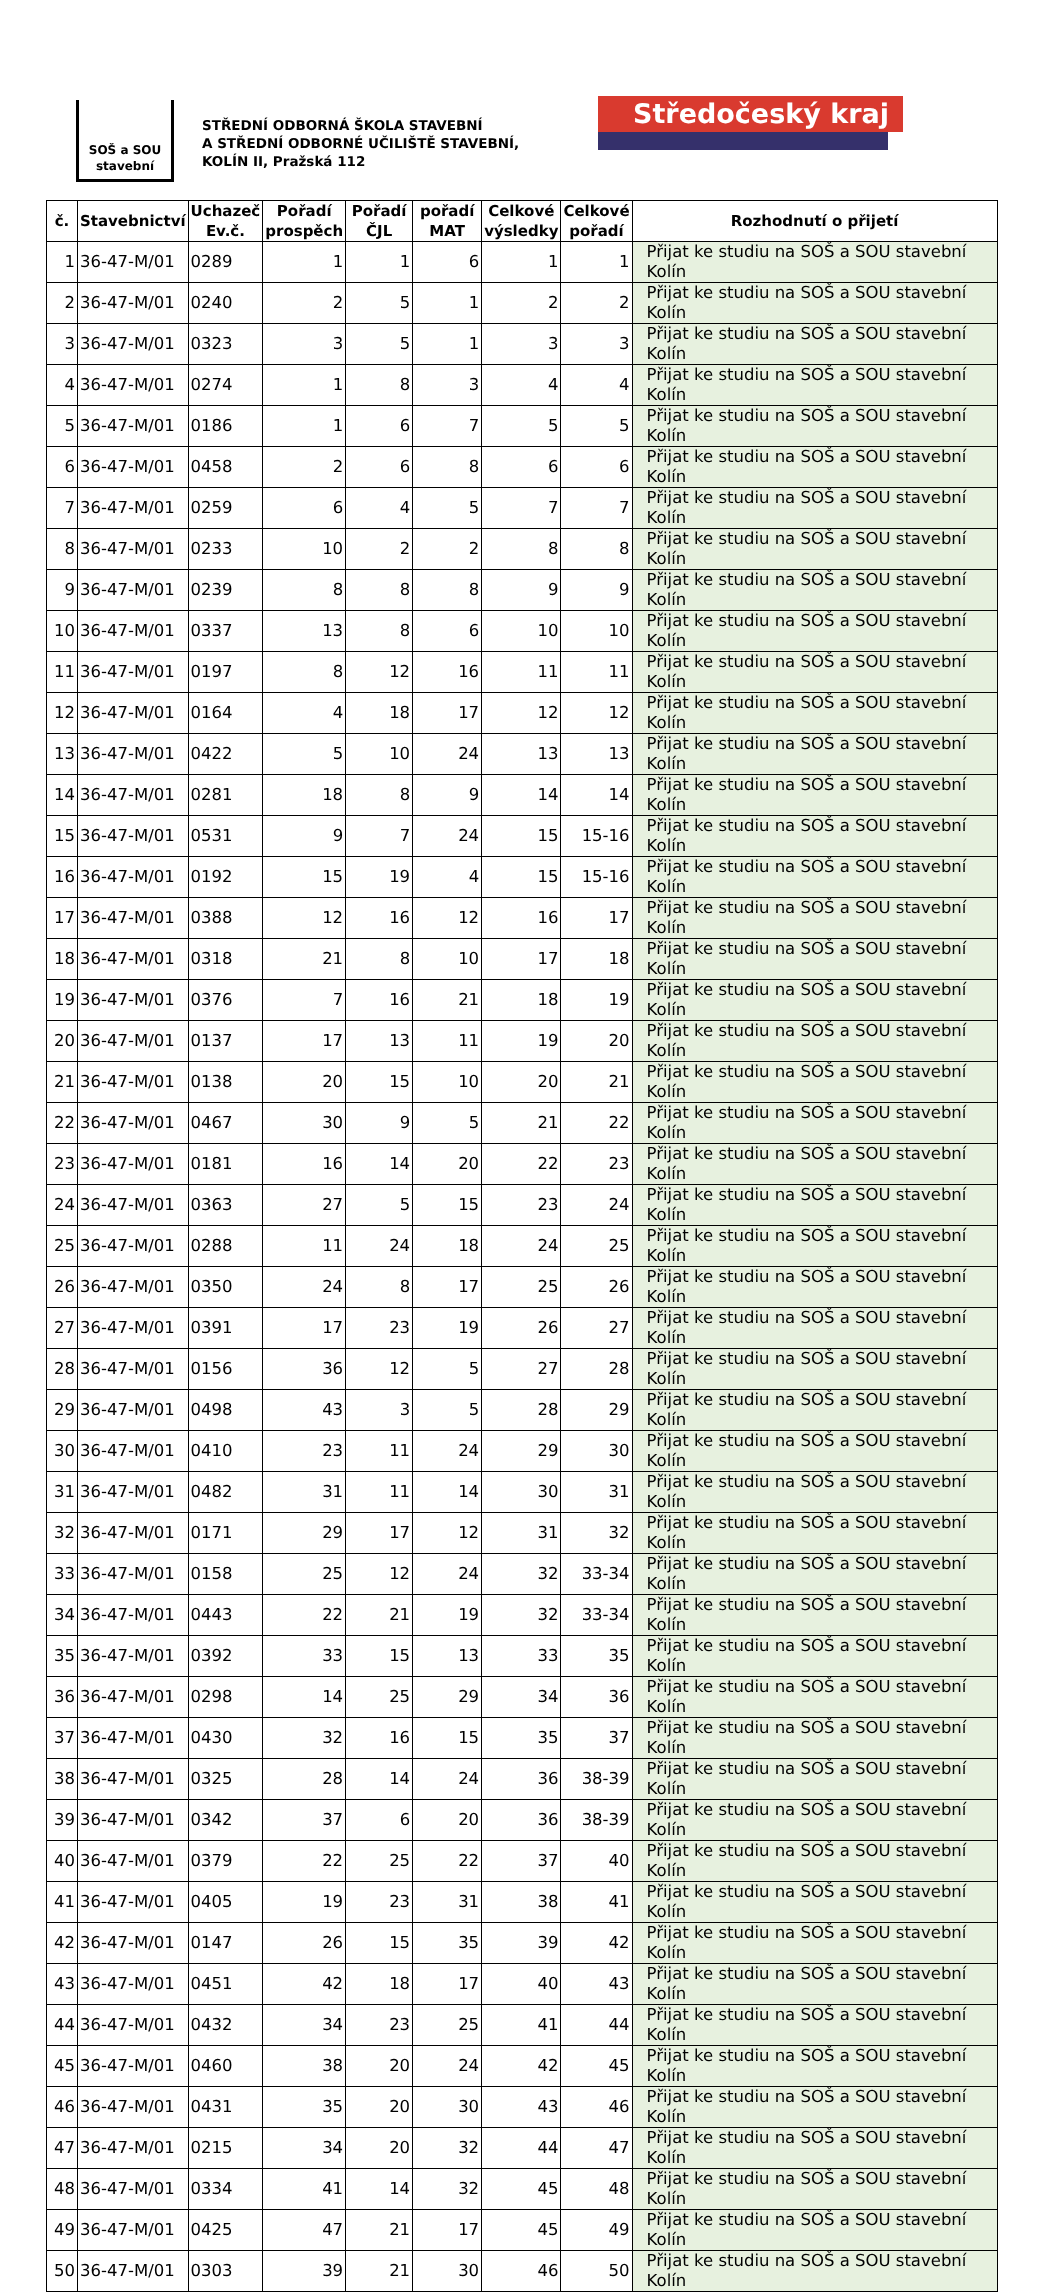SOŠ a SOU
stavební
STŘEDNÍ ODBORNÁ ŠKOLA STAVEBNÍ
A STŘEDNÍ ODBORNÉ UČILIŠTĚ STAVEBNÍ,
KOLÍN II, Pražská 112
Středočeský kraj
| č. | Stavebnictví | Uchazeč Ev.č. | Pořadí prospěch | Pořadí ČJL | pořadí MAT | Celkové výsledky | Celkové pořadí | Rozhodnutí o přijetí |
| --- | --- | --- | --- | --- | --- | --- | --- | --- |
| 1 | 36-47-M/01 | 0289 | 1 | 1 | 6 | 1 | 1 | Přijat ke studiu na SOŠ a SOU stavební Kolín |
| 2 | 36-47-M/01 | 0240 | 2 | 5 | 1 | 2 | 2 | Přijat ke studiu na SOŠ a SOU stavební Kolín |
| 3 | 36-47-M/01 | 0323 | 3 | 5 | 1 | 3 | 3 | Přijat ke studiu na SOŠ a SOU stavební Kolín |
| 4 | 36-47-M/01 | 0274 | 1 | 8 | 3 | 4 | 4 | Přijat ke studiu na SOŠ a SOU stavební Kolín |
| 5 | 36-47-M/01 | 0186 | 1 | 6 | 7 | 5 | 5 | Přijat ke studiu na SOŠ a SOU stavební Kolín |
| 6 | 36-47-M/01 | 0458 | 2 | 6 | 8 | 6 | 6 | Přijat ke studiu na SOŠ a SOU stavební Kolín |
| 7 | 36-47-M/01 | 0259 | 6 | 4 | 5 | 7 | 7 | Přijat ke studiu na SOŠ a SOU stavební Kolín |
| 8 | 36-47-M/01 | 0233 | 10 | 2 | 2 | 8 | 8 | Přijat ke studiu na SOŠ a SOU stavební Kolín |
| 9 | 36-47-M/01 | 0239 | 8 | 8 | 8 | 9 | 9 | Přijat ke studiu na SOŠ a SOU stavební Kolín |
| 10 | 36-47-M/01 | 0337 | 13 | 8 | 6 | 10 | 10 | Přijat ke studiu na SOŠ a SOU stavební Kolín |
| 11 | 36-47-M/01 | 0197 | 8 | 12 | 16 | 11 | 11 | Přijat ke studiu na SOŠ a SOU stavební Kolín |
| 12 | 36-47-M/01 | 0164 | 4 | 18 | 17 | 12 | 12 | Přijat ke studiu na SOŠ a SOU stavební Kolín |
| 13 | 36-47-M/01 | 0422 | 5 | 10 | 24 | 13 | 13 | Přijat ke studiu na SOŠ a SOU stavební Kolín |
| 14 | 36-47-M/01 | 0281 | 18 | 8 | 9 | 14 | 14 | Přijat ke studiu na SOŠ a SOU stavební Kolín |
| 15 | 36-47-M/01 | 0531 | 9 | 7 | 24 | 15 | 15-16 | Přijat ke studiu na SOŠ a SOU stavební Kolín |
| 16 | 36-47-M/01 | 0192 | 15 | 19 | 4 | 15 | 15-16 | Přijat ke studiu na SOŠ a SOU stavební Kolín |
| 17 | 36-47-M/01 | 0388 | 12 | 16 | 12 | 16 | 17 | Přijat ke studiu na SOŠ a SOU stavební Kolín |
| 18 | 36-47-M/01 | 0318 | 21 | 8 | 10 | 17 | 18 | Přijat ke studiu na SOŠ a SOU stavební Kolín |
| 19 | 36-47-M/01 | 0376 | 7 | 16 | 21 | 18 | 19 | Přijat ke studiu na SOŠ a SOU stavební Kolín |
| 20 | 36-47-M/01 | 0137 | 17 | 13 | 11 | 19 | 20 | Přijat ke studiu na SOŠ a SOU stavební Kolín |
| 21 | 36-47-M/01 | 0138 | 20 | 15 | 10 | 20 | 21 | Přijat ke studiu na SOŠ a SOU stavební Kolín |
| 22 | 36-47-M/01 | 0467 | 30 | 9 | 5 | 21 | 22 | Přijat ke studiu na SOŠ a SOU stavební Kolín |
| 23 | 36-47-M/01 | 0181 | 16 | 14 | 20 | 22 | 23 | Přijat ke studiu na SOŠ a SOU stavební Kolín |
| 24 | 36-47-M/01 | 0363 | 27 | 5 | 15 | 23 | 24 | Přijat ke studiu na SOŠ a SOU stavební Kolín |
| 25 | 36-47-M/01 | 0288 | 11 | 24 | 18 | 24 | 25 | Přijat ke studiu na SOŠ a SOU stavební Kolín |
| 26 | 36-47-M/01 | 0350 | 24 | 8 | 17 | 25 | 26 | Přijat ke studiu na SOŠ a SOU stavební Kolín |
| 27 | 36-47-M/01 | 0391 | 17 | 23 | 19 | 26 | 27 | Přijat ke studiu na SOŠ a SOU stavební Kolín |
| 28 | 36-47-M/01 | 0156 | 36 | 12 | 5 | 27 | 28 | Přijat ke studiu na SOŠ a SOU stavební Kolín |
| 29 | 36-47-M/01 | 0498 | 43 | 3 | 5 | 28 | 29 | Přijat ke studiu na SOŠ a SOU stavební Kolín |
| 30 | 36-47-M/01 | 0410 | 23 | 11 | 24 | 29 | 30 | Přijat ke studiu na SOŠ a SOU stavební Kolín |
| 31 | 36-47-M/01 | 0482 | 31 | 11 | 14 | 30 | 31 | Přijat ke studiu na SOŠ a SOU stavební Kolín |
| 32 | 36-47-M/01 | 0171 | 29 | 17 | 12 | 31 | 32 | Přijat ke studiu na SOŠ a SOU stavební Kolín |
| 33 | 36-47-M/01 | 0158 | 25 | 12 | 24 | 32 | 33-34 | Přijat ke studiu na SOŠ a SOU stavební Kolín |
| 34 | 36-47-M/01 | 0443 | 22 | 21 | 19 | 32 | 33-34 | Přijat ke studiu na SOŠ a SOU stavební Kolín |
| 35 | 36-47-M/01 | 0392 | 33 | 15 | 13 | 33 | 35 | Přijat ke studiu na SOŠ a SOU stavební Kolín |
| 36 | 36-47-M/01 | 0298 | 14 | 25 | 29 | 34 | 36 | Přijat ke studiu na SOŠ a SOU stavební Kolín |
| 37 | 36-47-M/01 | 0430 | 32 | 16 | 15 | 35 | 37 | Přijat ke studiu na SOŠ a SOU stavební Kolín |
| 38 | 36-47-M/01 | 0325 | 28 | 14 | 24 | 36 | 38-39 | Přijat ke studiu na SOŠ a SOU stavební Kolín |
| 39 | 36-47-M/01 | 0342 | 37 | 6 | 20 | 36 | 38-39 | Přijat ke studiu na SOŠ a SOU stavební Kolín |
| 40 | 36-47-M/01 | 0379 | 22 | 25 | 22 | 37 | 40 | Přijat ke studiu na SOŠ a SOU stavební Kolín |
| 41 | 36-47-M/01 | 0405 | 19 | 23 | 31 | 38 | 41 | Přijat ke studiu na SOŠ a SOU stavební Kolín |
| 42 | 36-47-M/01 | 0147 | 26 | 15 | 35 | 39 | 42 | Přijat ke studiu na SOŠ a SOU stavební Kolín |
| 43 | 36-47-M/01 | 0451 | 42 | 18 | 17 | 40 | 43 | Přijat ke studiu na SOŠ a SOU stavební Kolín |
| 44 | 36-47-M/01 | 0432 | 34 | 23 | 25 | 41 | 44 | Přijat ke studiu na SOŠ a SOU stavební Kolín |
| 45 | 36-47-M/01 | 0460 | 38 | 20 | 24 | 42 | 45 | Přijat ke studiu na SOŠ a SOU stavební Kolín |
| 46 | 36-47-M/01 | 0431 | 35 | 20 | 30 | 43 | 46 | Přijat ke studiu na SOŠ a SOU stavební Kolín |
| 47 | 36-47-M/01 | 0215 | 34 | 20 | 32 | 44 | 47 | Přijat ke studiu na SOŠ a SOU stavební Kolín |
| 48 | 36-47-M/01 | 0334 | 41 | 14 | 32 | 45 | 48 | Přijat ke studiu na SOŠ a SOU stavební Kolín |
| 49 | 36-47-M/01 | 0425 | 47 | 21 | 17 | 45 | 49 | Přijat ke studiu na SOŠ a SOU stavební Kolín |
| 50 | 36-47-M/01 | 0303 | 39 | 21 | 30 | 46 | 50 | Přijat ke studiu na SOŠ a SOU stavební Kolín |